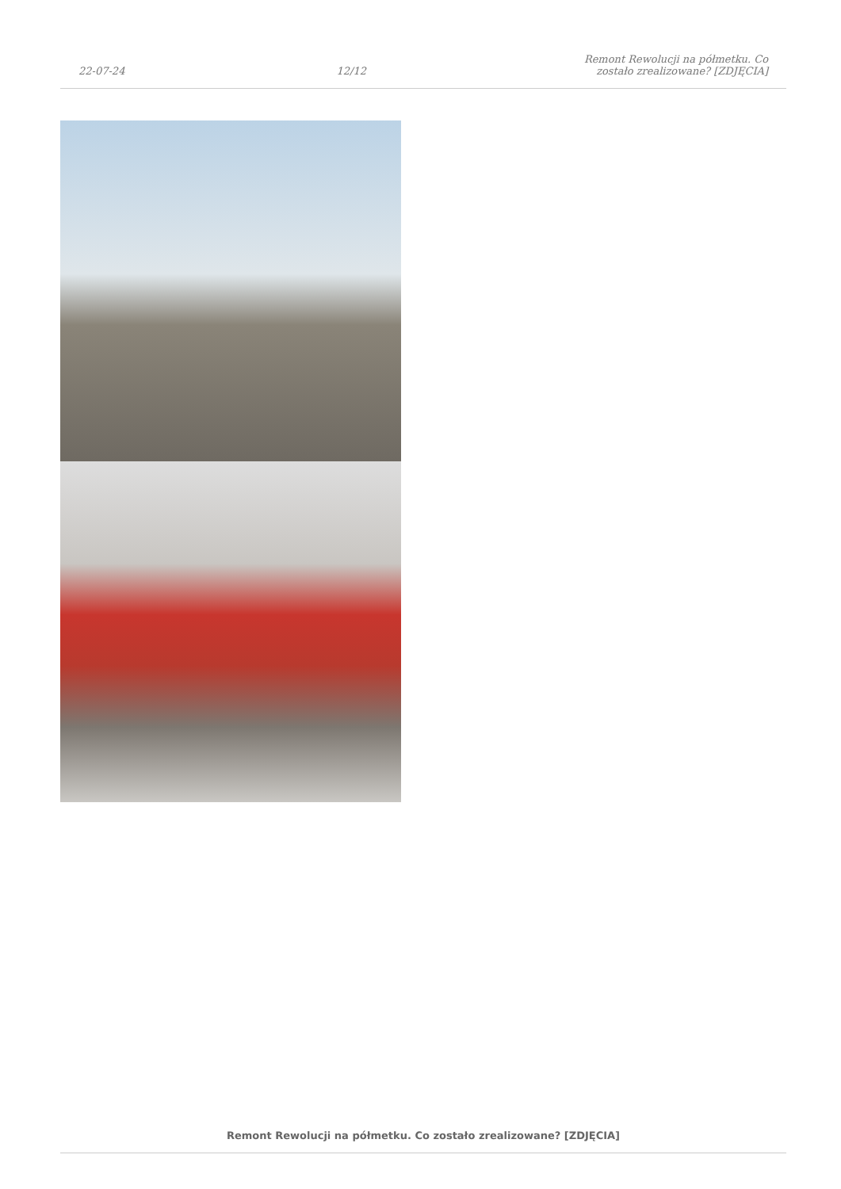22-07-24 12/12 Remont Rewolucji na półmetku. Co zostało zrealizowane? [ZDJĘCIA]
Remont Rewolucji na półmetku. Co zostało zrealizowane? [ZDJĘCIA]